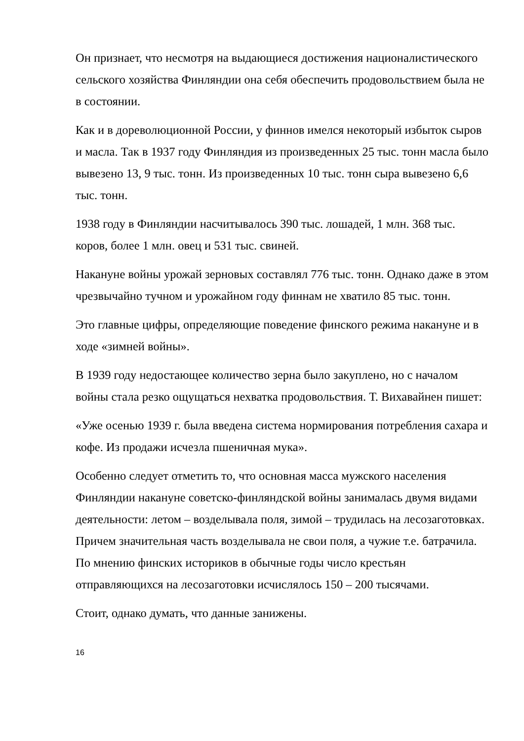Он признает, что несмотря на выдающиеся достижения националистического сельского хозяйства Финляндии она себя обеспечить продовольствием была не в состоянии.
Как и в дореволюционной России, у финнов имелся некоторый избыток сыров и масла. Так в 1937 году Финляндия из произведенных 25 тыс. тонн масла было вывезено 13, 9 тыс. тонн. Из произведенных 10 тыс. тонн сыра вывезено 6,6 тыс. тонн.
1938 году в Финляндии насчитывалось 390 тыс. лошадей, 1 млн. 368 тыс. коров, более 1 млн. овец и 531 тыс. свиней.
Накануне войны урожай зерновых составлял 776 тыс. тонн. Однако даже в этом чрезвычайно тучном и урожайном году финнам не хватило 85 тыс. тонн.
Это главные цифры, определяющие поведение финского режима накануне и в ходе «зимней войны».
В 1939 году недостающее количество зерна было закуплено, но с началом войны стала резко ощущаться нехватка продовольствия. Т. Вихавайнен пишет:
«Уже осенью 1939 г. была введена система нормирования потребления сахара и кофе. Из продажи исчезла пшеничная мука».
Особенно следует отметить то, что основная масса мужского населения Финляндии накануне советско-финляндской войны занималась двумя видами деятельности: летом – возделывала поля, зимой – трудилась на лесозаготовках. Причем значительная часть возделывала не свои поля, а чужие т.е. батрачила. По мнению финских историков в обычные годы число крестьян отправляющихся на лесозаготовки исчислялось 150 – 200 тысячами.
Стоит, однако думать, что данные занижены.
16